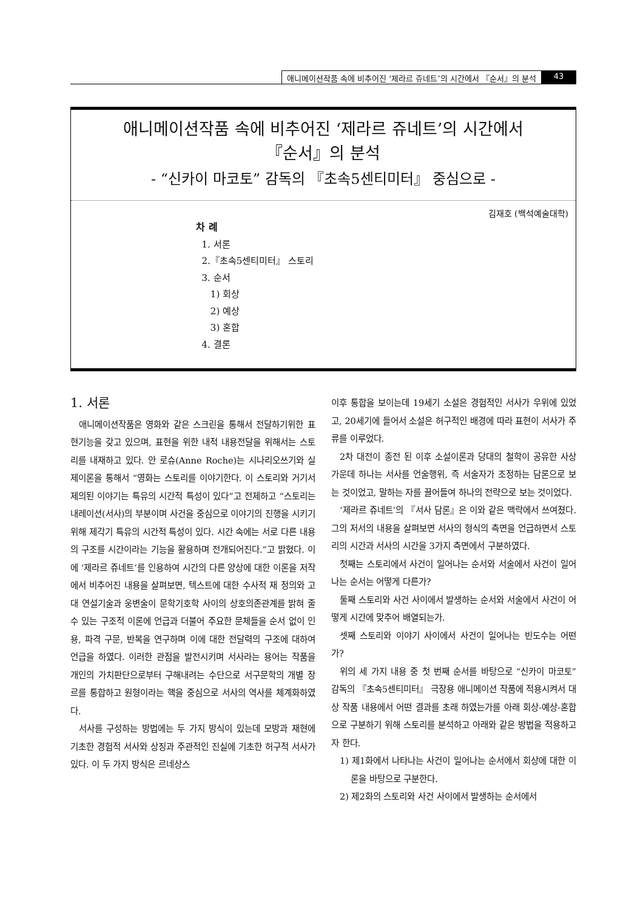애니메이션작품 속에 비추어진 ‘제라르 쥬네트’의 시간에서 『순서』의 분석 43
애니메이션작품 속에 비추어진 ‘제라르 쥬네트’의 시간에서
『순서』의 분석
- “신카이 마코토” 감독의 『초속5센티미터』 중심으로 -
김재호 (백석예술대학)
차 례
1. 서론
2.『초속5센티미터』 스토리
3. 순서
1) 회상
2) 예상
3) 혼합
4. 결론
1. 서론
애니메이션작품은 영화와 같은 스크린을 통해서 전달하기위한 표현기능을 갖고 있으며, 표현을 위한 내적 내용전달을 위해서는 스토리를 내재하고 있다. 안 로슈(Anne Roche)는 시나리오쓰기와 실제이론을 통해서 “영화는 스토리를 이야기한다. 이 스토리와 거기서 제의된 이야기는 특유의 시간적 특성이 있다”고 전제하고 “스토리는 내레이션(서사)의 부분이며 사건을 중심으로 이야기의 진행을 시키기 위해 제각기 특유의 시간적 특성이 있다. 시간 속에는 서로 다른 내용의 구조를 시간이라는 기능을 활용하며 전개되어진다.”고 밝혔다. 이에 ‘제라르 쥬네트’를 인용하여 시간의 다른 양상에 대한 이론을 저작에서 비추어진 내용을 살펴보면, 텍스트에 대한 수사적 재 정의와 고대 연설기술과 웅변술이 문학기호학 사이의 상호의존관계를 밝혀 줄 수 있는 구조적 이론에 언급과 더불어 주요한 문체들을 순서 없이 인용, 파격 구문, 반복을 연구하며 이에 대한 전달력의 구조에 대하여 언급을 하였다. 이러한 관점을 발전시키며 서사라는 용어는 작품을 개인의 가치판단으로부터 구해내려는 수단으로 서구문학의 개별 장르를 통합하고 원형이라는 핵을 중심으로 서사의 역사를 체계화하였다.
서사를 구성하는 방법에는 두 가지 방식이 있는데 모방과 재현에 기초한 경험적 서사와 상징과 주관적인 진실에 기초한 허구적 서사가 있다. 이 두 가지 방식은 르네상스
이후 통합을 보이는데 19세기 소설은 경험적인 서사가 우위에 있었고, 20세기에 들어서 소설은 허구적인 배경에 따라 표현이 서사가 주류를 이루었다.
2차 대전이 종전 된 이후 소설이론과 당대의 철학이 공유한 사상 가운데 하나는 서사를 언술행위, 즉 서술자가 조정하는 담론으로 보는 것이었고, 말하는 자를 끌어들여 하나의 전략으로 보는 것이었다.
‘제라르 쥬네트’의 『서사 담론』은 이와 같은 맥락에서 쓰여졌다. 그의 저서의 내용을 살펴보면 서사의 형식의 측면을 언급하면서 스토리의 시간과 서사의 시간을 3가지 측면에서 구분하였다.
첫째는 스토리에서 사건이 일어나는 순서와 서술에서 사건이 일어나는 순서는 어떻게 다른가?
둘째 스토리와 사건 사이에서 발생하는 순서와 서술에서 사건이 어떻게 시간에 맞추어 배열되는가.
셋째 스토리와 이야기 사이에서 사건이 일어나는 빈도수는 어떤가?
위의 세 가지 내용 중 첫 번째 순서를 바탕으로 “신카이 마코토” 감독의 『초속5센티미터』 극장용 애니메이션 작품에 적용시켜서 대상 작품 내용에서 어떤 결과를 초래 하였는가를 아래 회상-예상-혼합으로 구분하기 위해 스토리를 분석하고 아래와 같은 방법을 적용하고자 한다.
1) 제1화에서 나타나는 사건이 일어나는 순서에서 회상에 대한 이론을 바탕으로 구분한다.
2) 제2화의 스토리와 사건 사이에서 발생하는 순서에서